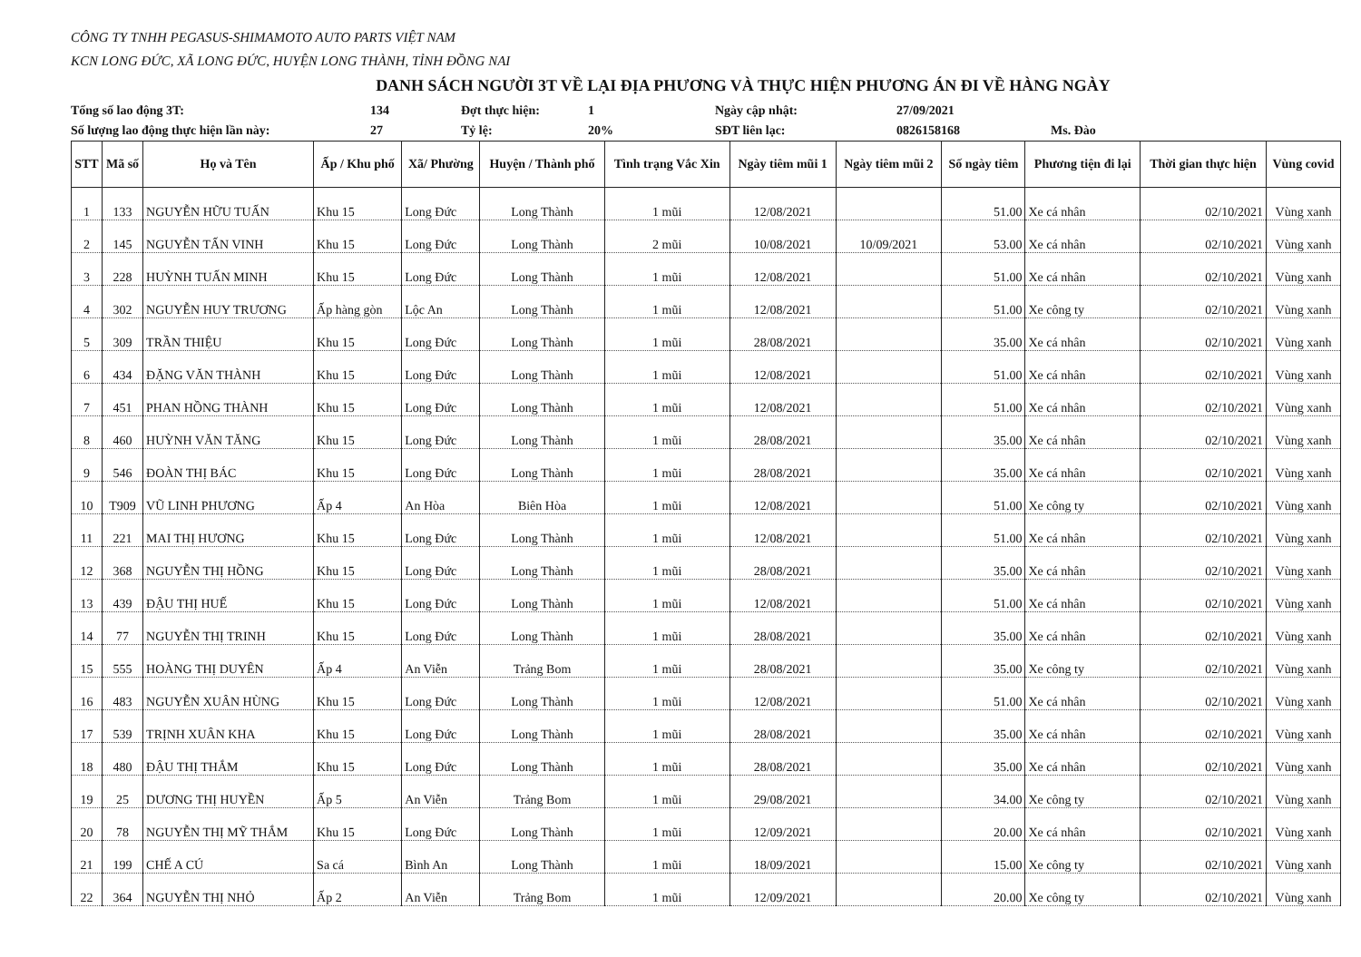CÔNG TY TNHH PEGASUS-SHIMAMOTO AUTO PARTS VIỆT NAM
KCN LONG ĐỨC, XÃ LONG ĐỨC, HUYỆN LONG THÀNH, TỈNH ĐỒNG NAI
DANH SÁCH NGƯỜI 3T VỀ LẠI ĐỊA PHƯƠNG VÀ THỰC HIỆN PHƯƠNG ÁN ĐI VỀ HÀNG NGÀY
Tổng số lao động 3T: 134 Đợt thực hiện: 1 Ngày cập nhật: 27/09/2021 Số lượng lao động thực hiện lần này: 27 Tỷ lệ: 20% SĐT liên lạc: 0826158168 Ms. Đào
| STT | Mã số | Họ và Tên | Ấp / Khu phố | Xã/ Phường | Huyện / Thành phố | Tình trạng Vắc Xin | Ngày tiêm mũi 1 | Ngày tiêm mũi 2 | Số ngày tiêm | Phương tiện đi lại | Thời gian thực hiện | Vùng covid |
| --- | --- | --- | --- | --- | --- | --- | --- | --- | --- | --- | --- | --- |
| 1 | 133 | NGUYỄN HỮU TUẤN | Khu 15 | Long Đức | Long Thành | 1 mũi | 12/08/2021 | | 51.00 | Xe cá nhân | 02/10/2021 | Vùng xanh |
| 2 | 145 | NGUYỄN TẤN VINH | Khu 15 | Long Đức | Long Thành | 2 mũi | 10/08/2021 | 10/09/2021 | 53.00 | Xe cá nhân | 02/10/2021 | Vùng xanh |
| 3 | 228 | HUỲNH TUẤN MINH | Khu 15 | Long Đức | Long Thành | 1 mũi | 12/08/2021 | | 51.00 | Xe cá nhân | 02/10/2021 | Vùng xanh |
| 4 | 302 | NGUYỄN HUY TRƯƠNG | Ấp hàng gòn | Lộc An | Long Thành | 1 mũi | 12/08/2021 | | 51.00 | Xe công ty | 02/10/2021 | Vùng xanh |
| 5 | 309 | TRẦN THIỆU | Khu 15 | Long Đức | Long Thành | 1 mũi | 28/08/2021 | | 35.00 | Xe cá nhân | 02/10/2021 | Vùng xanh |
| 6 | 434 | ĐẶNG VĂN THÀNH | Khu 15 | Long Đức | Long Thành | 1 mũi | 12/08/2021 | | 51.00 | Xe cá nhân | 02/10/2021 | Vùng xanh |
| 7 | 451 | PHAN HỒNG THÀNH | Khu 15 | Long Đức | Long Thành | 1 mũi | 12/08/2021 | | 51.00 | Xe cá nhân | 02/10/2021 | Vùng xanh |
| 8 | 460 | HUỲNH VĂN TĂNG | Khu 15 | Long Đức | Long Thành | 1 mũi | 28/08/2021 | | 35.00 | Xe cá nhân | 02/10/2021 | Vùng xanh |
| 9 | 546 | ĐOÀN THỊ BÁC | Khu 15 | Long Đức | Long Thành | 1 mũi | 28/08/2021 | | 35.00 | Xe cá nhân | 02/10/2021 | Vùng xanh |
| 10 | T909 | VŨ LINH PHƯƠNG | Ấp 4 | An Hòa | Biên Hòa | 1 mũi | 12/08/2021 | | 51.00 | Xe công ty | 02/10/2021 | Vùng xanh |
| 11 | 221 | MAI THỊ HƯƠNG | Khu 15 | Long Đức | Long Thành | 1 mũi | 12/08/2021 | | 51.00 | Xe cá nhân | 02/10/2021 | Vùng xanh |
| 12 | 368 | NGUYỄN THỊ HỒNG | Khu 15 | Long Đức | Long Thành | 1 mũi | 28/08/2021 | | 35.00 | Xe cá nhân | 02/10/2021 | Vùng xanh |
| 13 | 439 | ĐẬU THỊ HUẾ | Khu 15 | Long Đức | Long Thành | 1 mũi | 12/08/2021 | | 51.00 | Xe cá nhân | 02/10/2021 | Vùng xanh |
| 14 | 77 | NGUYỄN THỊ TRINH | Khu 15 | Long Đức | Long Thành | 1 mũi | 28/08/2021 | | 35.00 | Xe cá nhân | 02/10/2021 | Vùng xanh |
| 15 | 555 | HOÀNG THỊ DUYÊN | Ấp 4 | An Viễn | Trảng Bom | 1 mũi | 28/08/2021 | | 35.00 | Xe công ty | 02/10/2021 | Vùng xanh |
| 16 | 483 | NGUYỄN XUÂN HÙNG | Khu 15 | Long Đức | Long Thành | 1 mũi | 12/08/2021 | | 51.00 | Xe cá nhân | 02/10/2021 | Vùng xanh |
| 17 | 539 | TRỊNH XUÂN KHA | Khu 15 | Long Đức | Long Thành | 1 mũi | 28/08/2021 | | 35.00 | Xe cá nhân | 02/10/2021 | Vùng xanh |
| 18 | 480 | ĐẬU THỊ THẮM | Khu 15 | Long Đức | Long Thành | 1 mũi | 28/08/2021 | | 35.00 | Xe cá nhân | 02/10/2021 | Vùng xanh |
| 19 | 25 | DƯƠNG THỊ HUYỀN | Ấp 5 | An Viễn | Trảng Bom | 1 mũi | 29/08/2021 | | 34.00 | Xe công ty | 02/10/2021 | Vùng xanh |
| 20 | 78 | NGUYỄN THỊ MỸ THẮM | Khu 15 | Long Đức | Long Thành | 1 mũi | 12/09/2021 | | 20.00 | Xe cá nhân | 02/10/2021 | Vùng xanh |
| 21 | 199 | CHẾ A CÚ | Sa cá | Bình An | Long Thành | 1 mũi | 18/09/2021 | | 15.00 | Xe công ty | 02/10/2021 | Vùng xanh |
| 22 | 364 | NGUYỄN THỊ NHỎ | Ấp 2 | An Viễn | Trảng Bom | 1 mũi | 12/09/2021 | | 20.00 | Xe công ty | 02/10/2021 | Vùng xanh |